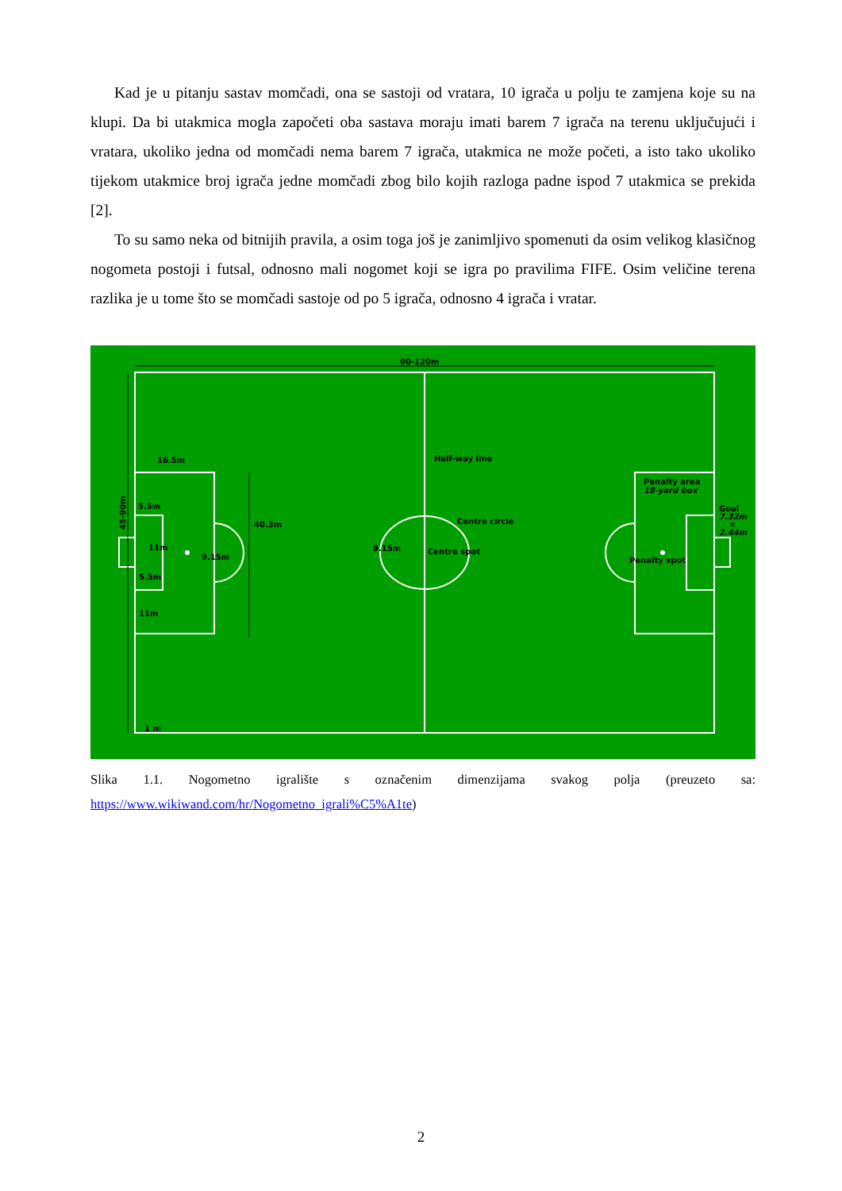Kad je u pitanju sastav momčadi, ona se sastoji od vratara, 10 igrača u polju te zamjena koje su na klupi. Da bi utakmica mogla započeti oba sastava moraju imati barem 7 igrača na terenu uključujući i vratara, ukoliko jedna od momčadi nema barem 7 igrača, utakmica ne može početi, a isto tako ukoliko tijekom utakmice broj igrača jedne momčadi zbog bilo kojih razloga padne ispod 7 utakmica se prekida [2].
To su samo neka od bitnijih pravila, a osim toga još je zanimljivo spomenuti da osim velikog klasičnog nogometa postoji i futsal, odnosno mali nogomet koji se igra po pravilima FIFE. Osim veličine terena razlika je u tome što se momčadi sastoje od po 5 igrača, odnosno 4 igrača i vratar.
90-120m
Half-way line
16.5m
5.5m
40.3m
Centre circle
11m
9.15m
9.15m
Centre spot
5.5m
11m
Penalty area
18-yard box
Goal
7.32m
×
2.44m
Penalty spot
1 m
45-90m
Slika 1.1. Nogometno igralište s označenim dimenzijama svakog polja (preuzeto sa: https://www.wikiwand.com/hr/Nogometno_igrali%C5%A1te)
2